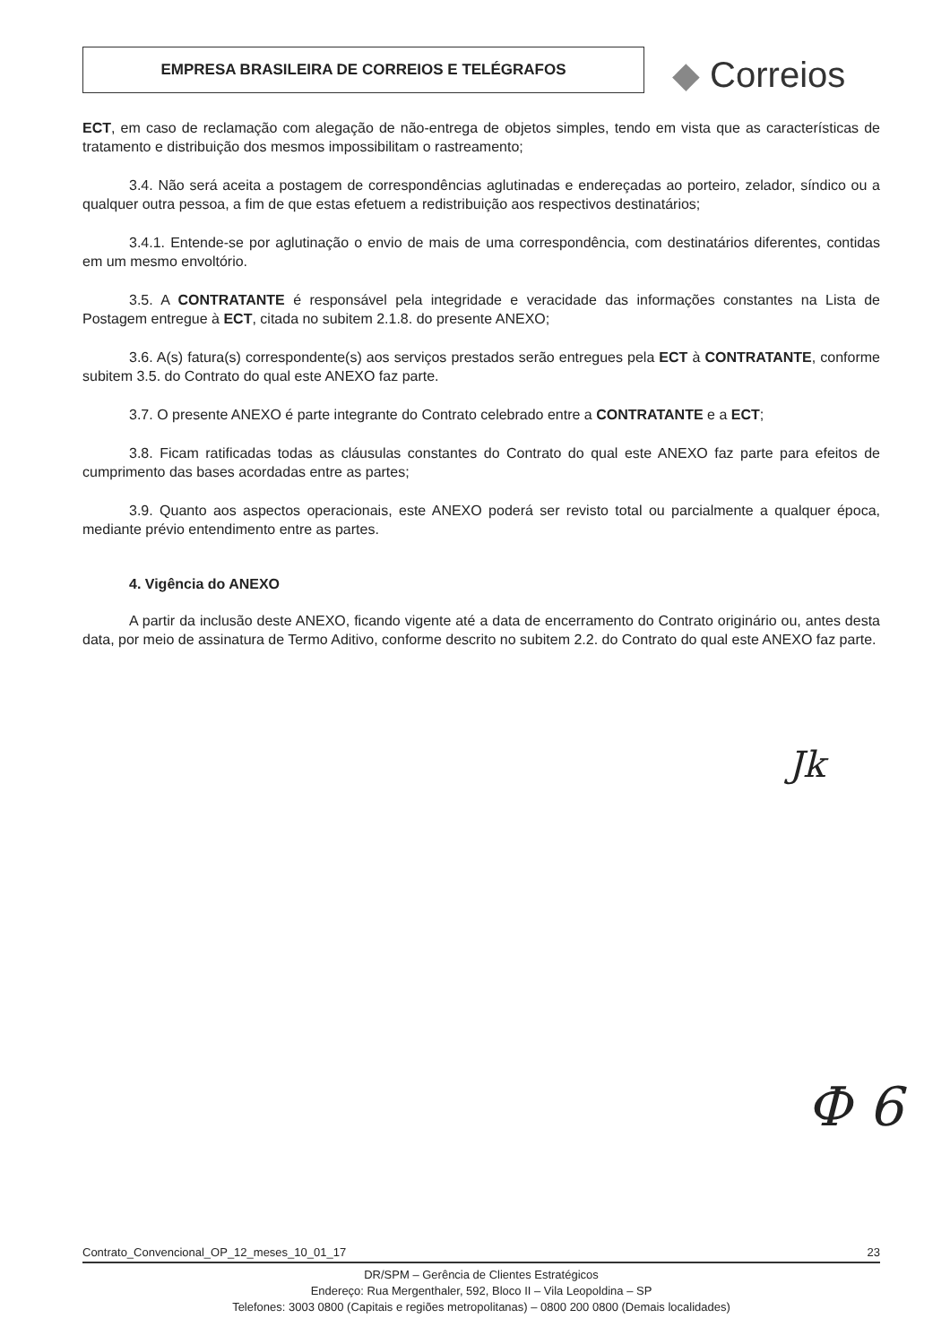EMPRESA BRASILEIRA DE CORREIOS E TELÉGRAFOS ◆ Correios
ECT, em caso de reclamação com alegação de não-entrega de objetos simples, tendo em vista que as características de tratamento e distribuição dos mesmos impossibilitam o rastreamento;
3.4. Não será aceita a postagem de correspondências aglutinadas e endereçadas ao porteiro, zelador, síndico ou a qualquer outra pessoa, a fim de que estas efetuem a redistribuição aos respectivos destinatários;
3.4.1. Entende-se por aglutinação o envio de mais de uma correspondência, com destinatários diferentes, contidas em um mesmo envoltório.
3.5. A CONTRATANTE é responsável pela integridade e veracidade das informações constantes na Lista de Postagem entregue à ECT, citada no subitem 2.1.8. do presente ANEXO;
3.6. A(s) fatura(s) correspondente(s) aos serviços prestados serão entregues pela ECT à CONTRATANTE, conforme subitem 3.5. do Contrato do qual este ANEXO faz parte.
3.7. O presente ANEXO é parte integrante do Contrato celebrado entre a CONTRATANTE e a ECT;
3.8. Ficam ratificadas todas as cláusulas constantes do Contrato do qual este ANEXO faz parte para efeitos de cumprimento das bases acordadas entre as partes;
3.9. Quanto aos aspectos operacionais, este ANEXO poderá ser revisto total ou parcialmente a qualquer época, mediante prévio entendimento entre as partes.
4. Vigência do ANEXO
A partir da inclusão deste ANEXO, ficando vigente até a data de encerramento do Contrato originário ou, antes desta data, por meio de assinatura de Termo Aditivo, conforme descrito no subitem 2.2. do Contrato do qual este ANEXO faz parte.
Jk
Ф 6
Contrato_Convencional_OP_12_meses_10_01_17 23
DR/SPM – Gerência de Clientes Estratégicos
Endereço: Rua Mergenthaler, 592, Bloco II – Vila Leopoldina – SP
Telefones: 3003 0800 (Capitais e regiões metropolitanas) – 0800 200 0800 (Demais localidades)